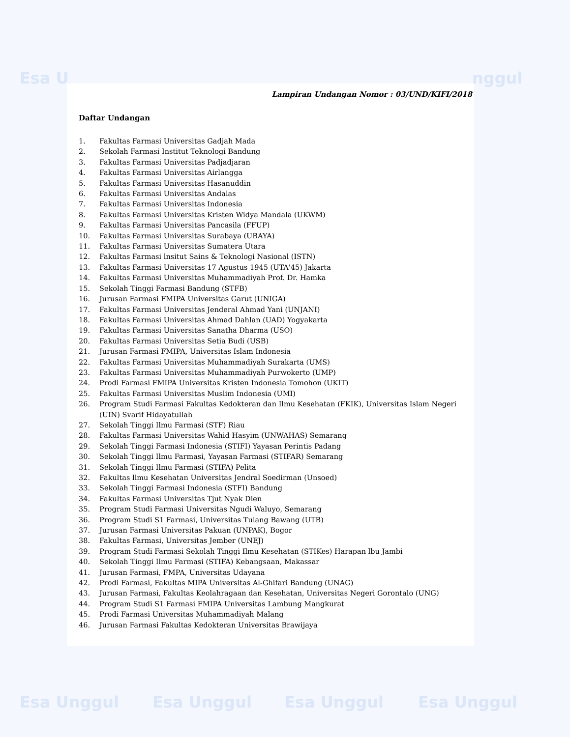Esa U nggul
Esa Unggul Esa Unggul Esa Unggul Esa Unggul
Lampiran Undangan Nomor : 03/UND/KIFI/2018
Daftar Undangan
1. Fakultas Farmasi Universitas Gadjah Mada
2. Sekolah Farmasi Institut Teknologi Bandung
3. Fakultas Farmasi Universitas Padjadjaran
4. Fakultas Farmasi Universitas Airlangga
5. Fakultas Farmasi Universitas Hasanuddin
6. Fakultas Farmasi Universitas Andalas
7. Fakultas Farmasi Universitas Indonesia
8. Fakultas Farmasi Universitas Kristen Widya Mandala (UKWM)
9. Fakultas Farmasi Universitas Pancasila (FFUP)
10. Fakultas Farmasi Universitas Surabaya (UBAYA)
11. Fakultas Farmasi Universitas Sumatera Utara
12. Fakultas Farmasi lnsitut Sains & Teknologi Nasional (ISTN)
13. Fakultas Farmasi Universitas 17 Agustus 1945 (UTA'45) Jakarta
14. Fakultas Farmasi Universitas Muhammadiyah Prof. Dr. Hamka
15. Sekolah Tinggi Farmasi Bandung (STFB)
16. Jurusan Farmasi FMIPA Universitas Garut (UNIGA)
17. Fakultas Farmasi Universitas Jenderal Ahmad Yani (UNJANI)
18. Fakultas Farmasi Universitas Ahmad Dahlan (UAD) Yogyakarta
19. Fakultas Farmasi Universitas Sanatha Dharma (USO)
20. Fakultas Farmasi Universitas Setia Budi (USB)
21. Jurusan Farmasi FMIPA, Universitas Islam Indonesia
22. Fakultas Farmasi Universitas Muhammadiyah Surakarta (UMS)
23. Fakultas Farmasi Universitas Muhammadiyah Purwokerto (UMP)
24. Prodi Farmasi FMIPA Universitas Kristen Indonesia Tomohon (UKIT)
25. Fakultas Farmasi Universitas Muslim Indonesia (UMI)
26. Program Studi Farmasi Fakultas Kedokteran dan Ilmu Kesehatan (FKIK), Universitas Islam Negeri (UIN) Svarif Hidayatullah
27. Sekolah Tinggi Ilmu Farmasi (STF) Riau
28. Fakultas Farmasi Universitas Wahid Hasyim (UNWAHAS) Semarang
29. Sekolah Tinggi Farmasi Indonesia (STIFI) Yayasan Perintis Padang
30. Sekolah Tinggi Ilmu Farmasi, Yayasan Farmasi (STIFAR) Semarang
31. Sekolah Tinggi Ilmu Farmasi (STIFA) Pelita
32. Fakultas llmu Kesehatan Universitas Jendral Soedirman (Unsoed)
33. Sekolah Tinggi Farmasi Indonesia (STFI) Bandung
34. Fakultas Farmasi Universitas Tjut Nyak Dien
35. Program Studi Farmasi Universitas Ngudi Waluyo, Semarang
36. Program Studi S1 Farmasi, Universitas Tulang Bawang (UTB)
37. Jurusan Farmasi Universitas Pakuan (UNPAK), Bogor
38. Fakultas Farmasi, Universitas Jember (UNEJ)
39. Program Studi Farmasi Sekolah Tinggi Ilmu Kesehatan (STIKes) Harapan lbu Jambi
40. Sekolah Tinggi Ilmu Farmasi (STIFA) Kebangsaan, Makassar
41. Jurusan Farmasi, FMPA, Universitas Udayana
42. Prodi Farmasi, Fakultas MIPA Universitas Al-Ghifari Bandung (UNAG)
43. Jurusan Farmasi, Fakultas Keolahragaan dan Kesehatan, Universitas Negeri Gorontalo (UNG)
44. Program Studi S1 Farmasi FMIPA Universitas Lambung Mangkurat
45. Prodi Farmasi Universitas Muhammadiyah Malang
46. Jurusan Farmasi Fakultas Kedokteran Universitas Brawijaya